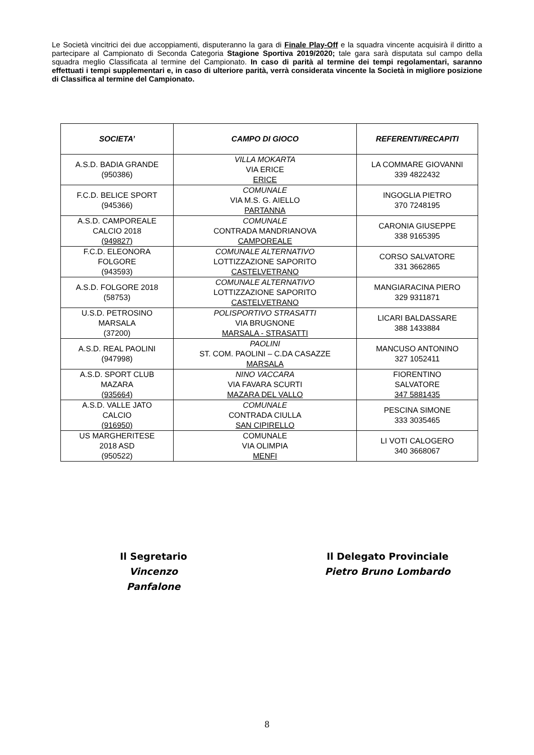Le Società vincitrici dei due accoppiamenti, disputeranno la gara di Finale Play-Off e la squadra vincente acquisirà il diritto a partecipare al Campionato di Seconda Categoria Stagione Sportiva 2019/2020; tale gara sarà disputata sul campo della squadra meglio Classificata al termine del Campionato. In caso di parità al termine dei tempi regolamentari, saranno effettuati i tempi supplementari e, in caso di ulteriore parità, verrà considerata vincente la Società in migliore posizione di Classifica al termine del Campionato.
| SOCIETA’ | CAMPO DI GIOCO | REFERENTI/RECAPITI |
| --- | --- | --- |
| A.S.D. BADIA GRANDE (950386) | VILLA MOKARTA VIA ERICE ERICE | LA COMMARE GIOVANNI 339 4822432 |
| F.C.D. BELICE SPORT (945366) | COMUNALE VIA M.S. G. AIELLO PARTANNA | INGOGLIA PIETRO 370 7248195 |
| A.S.D. CAMPOREALE CALCIO 2018 (949827) | COMUNALE CONTRADA MANDRIANOVA CAMPOREALE | CARONIA GIUSEPPE 338 9165395 |
| F.C.D. ELEONORA FOLGORE (943593) | COMUNALE ALTERNATIVO LOTTIZZAZIONE SAPORITO CASTELVETRANO | CORSO SALVATORE 331 3662865 |
| A.S.D. FOLGORE 2018 (58753) | COMUNALE ALTERNATIVO LOTTIZZAZIONE SAPORITO CASTELVETRANO | MANGIARACINA PIERO 329 9311871 |
| U.S.D. PETROSINO MARSALA (37200) | POLISPORTIVO STRASATTI VIA BRUGNONE MARSALA - STRASATTI | LICARI BALDASSARE 388 1433884 |
| A.S.D. REAL PAOLINI (947998) | PAOLINI ST. COM. PAOLINI – C.DA CASAZZE MARSALA | MANCUSO ANTONINO 327 1052411 |
| A.S.D. SPORT CLUB MAZARA (935664) | NINO VACCARA VIA FAVARA SCURTI MAZARA DEL VALLO | FIORENTINO SALVATORE 347 5881435 |
| A.S.D. VALLE JATO CALCIO (916950) | COMUNALE CONTRADA CIULLA SAN CIPIRELLO | PESCINA SIMONE 333 3035465 |
| US MARGHERITESE 2018 ASD (950522) | COMUNALE VIA OLIMPIA MENFI | LI VOTI CALOGERO 340 3668067 |
Il Segretario
Vincenzo Panfalone
Il Delegato Provinciale
Pietro Bruno Lombardo
8